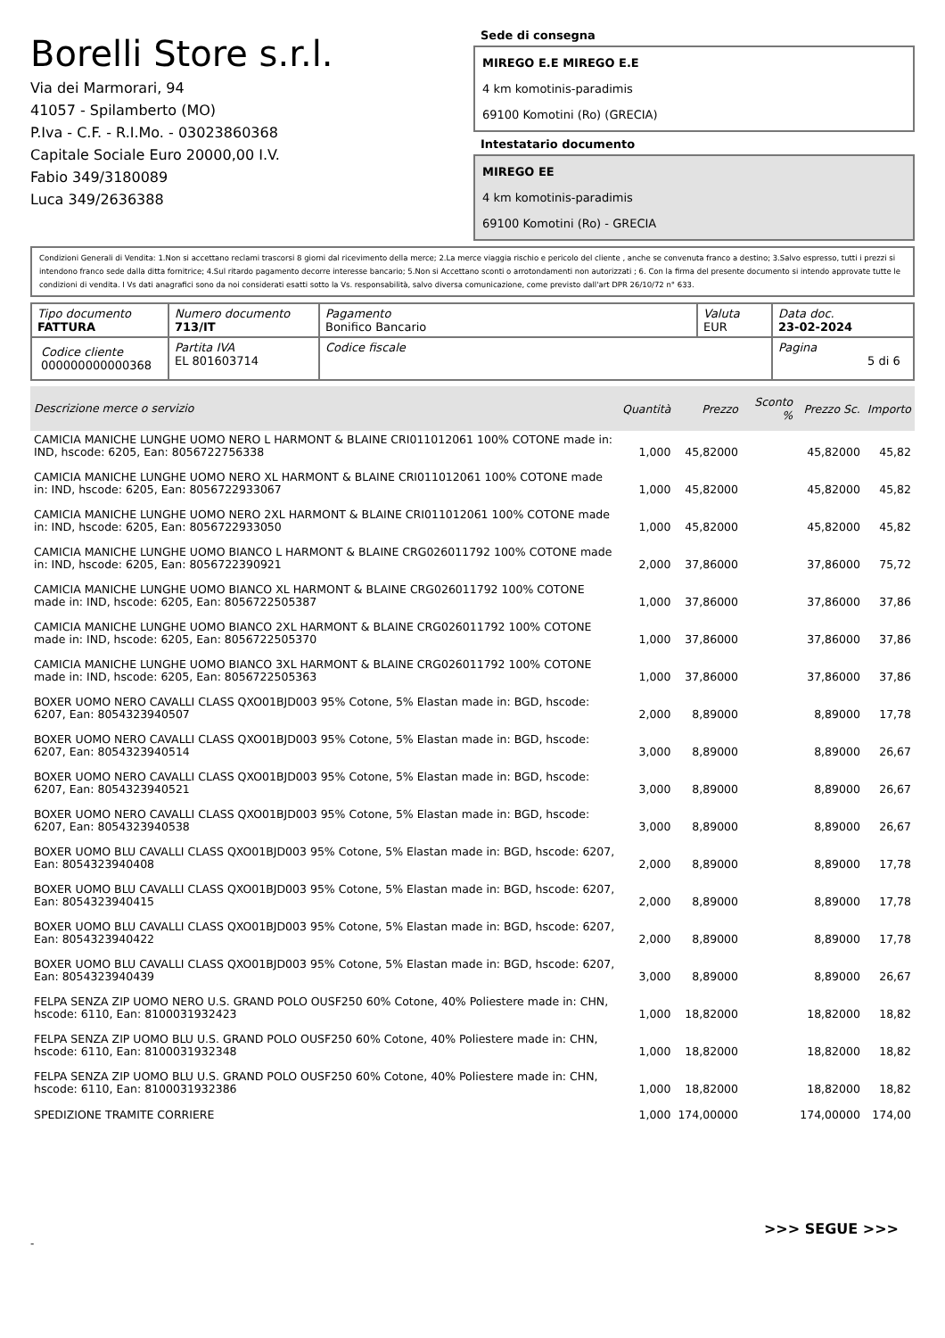Borelli Store s.r.l.
Via dei Marmorari, 94
41057 - Spilamberto (MO)
P.Iva - C.F. - R.I.Mo. - 03023860368
Capitale Sociale Euro 20000,00 I.V.
Fabio 349/3180089
Luca 349/2636388
Sede di consegna
MIREGO E.E MIREGO E.E
4 km komotinis-paradimis
69100 Komotini (Ro) (GRECIA)
Intestatario documento
MIREGO EE
4 km komotinis-paradimis
69100 Komotini (Ro) - GRECIA
Condizioni Generali di Vendita: 1.Non si accettano reclami trascorsi 8 giorni dal ricevimento della merce; 2.La merce viaggia rischio e pericolo del cliente , anche se convenuta franco a destino; 3.Salvo espresso, tutti i prezzi si intendono franco sede dalla ditta fornitrice; 4.Sul ritardo pagamento decorre interesse bancario; 5.Non si Accettano sconti o arrotondamenti non autorizzati ; 6. Con la firma del presente documento si intendo approvate tutte le condizioni di vendita. I Vs dati anagrafici sono da noi considerati esatti sotto la Vs. responsabilità, salvo diversa comunicazione, come previsto dall'art DPR 26/10/72 n° 633.
| Tipo documento FATTURA | Numero documento 713/IT | Pagamento Bonifico Bancario | Valuta EUR | Data doc. 23-02-2024 |
| Codice cliente 000000000000368 | Partita IVA EL 801603714 | Codice fiscale | | Pagina 5 di 6 |
| Descrizione merce o servizio | Quantità | Prezzo | Sconto % | Prezzo Sc. | Importo |
| --- | --- | --- | --- | --- | --- |
| CAMICIA MANICHE LUNGHE UOMO NERO L HARMONT & BLAINE CRI011012061 100% COTONE made in: IND, hscode: 6205, Ean: 8056722756338 | 1,000 | 45,82000 | | 45,82000 | 45,82 |
| CAMICIA MANICHE LUNGHE UOMO NERO XL HARMONT & BLAINE CRI011012061 100% COTONE made in: IND, hscode: 6205, Ean: 8056722933067 | 1,000 | 45,82000 | | 45,82000 | 45,82 |
| CAMICIA MANICHE LUNGHE UOMO NERO 2XL HARMONT & BLAINE CRI011012061 100% COTONE made in: IND, hscode: 6205, Ean: 8056722933050 | 1,000 | 45,82000 | | 45,82000 | 45,82 |
| CAMICIA MANICHE LUNGHE UOMO BIANCO L HARMONT & BLAINE CRG026011792 100% COTONE made in: IND, hscode: 6205, Ean: 8056722390921 | 2,000 | 37,86000 | | 37,86000 | 75,72 |
| CAMICIA MANICHE LUNGHE UOMO BIANCO XL HARMONT & BLAINE CRG026011792 100% COTONE made in: IND, hscode: 6205, Ean: 8056722505387 | 1,000 | 37,86000 | | 37,86000 | 37,86 |
| CAMICIA MANICHE LUNGHE UOMO BIANCO 2XL HARMONT & BLAINE CRG026011792 100% COTONE made in: IND, hscode: 6205, Ean: 8056722505370 | 1,000 | 37,86000 | | 37,86000 | 37,86 |
| CAMICIA MANICHE LUNGHE UOMO BIANCO 3XL HARMONT & BLAINE CRG026011792 100% COTONE made in: IND, hscode: 6205, Ean: 8056722505363 | 1,000 | 37,86000 | | 37,86000 | 37,86 |
| BOXER UOMO NERO CAVALLI CLASS QXO01BJD003 95% Cotone, 5% Elastan made in: BGD, hscode: 6207, Ean: 8054323940507 | 2,000 | 8,89000 | | 8,89000 | 17,78 |
| BOXER UOMO NERO CAVALLI CLASS QXO01BJD003 95% Cotone, 5% Elastan made in: BGD, hscode: 6207, Ean: 8054323940514 | 3,000 | 8,89000 | | 8,89000 | 26,67 |
| BOXER UOMO NERO CAVALLI CLASS QXO01BJD003 95% Cotone, 5% Elastan made in: BGD, hscode: 6207, Ean: 8054323940521 | 3,000 | 8,89000 | | 8,89000 | 26,67 |
| BOXER UOMO NERO CAVALLI CLASS QXO01BJD003 95% Cotone, 5% Elastan made in: BGD, hscode: 6207, Ean: 8054323940538 | 3,000 | 8,89000 | | 8,89000 | 26,67 |
| BOXER UOMO BLU CAVALLI CLASS QXO01BJD003 95% Cotone, 5% Elastan made in: BGD, hscode: 6207, Ean: 8054323940408 | 2,000 | 8,89000 | | 8,89000 | 17,78 |
| BOXER UOMO BLU CAVALLI CLASS QXO01BJD003 95% Cotone, 5% Elastan made in: BGD, hscode: 6207, Ean: 8054323940415 | 2,000 | 8,89000 | | 8,89000 | 17,78 |
| BOXER UOMO BLU CAVALLI CLASS QXO01BJD003 95% Cotone, 5% Elastan made in: BGD, hscode: 6207, Ean: 8054323940422 | 2,000 | 8,89000 | | 8,89000 | 17,78 |
| BOXER UOMO BLU CAVALLI CLASS QXO01BJD003 95% Cotone, 5% Elastan made in: BGD, hscode: 6207, Ean: 8054323940439 | 3,000 | 8,89000 | | 8,89000 | 26,67 |
| FELPA SENZA ZIP UOMO NERO U.S. GRAND POLO OUSF250 60% Cotone, 40% Poliestere made in: CHN, hscode: 6110, Ean: 8100031932423 | 1,000 | 18,82000 | | 18,82000 | 18,82 |
| FELPA SENZA ZIP UOMO BLU U.S. GRAND POLO OUSF250 60% Cotone, 40% Poliestere made in: CHN, hscode: 6110, Ean: 8100031932348 | 1,000 | 18,82000 | | 18,82000 | 18,82 |
| FELPA SENZA ZIP UOMO BLU U.S. GRAND POLO OUSF250 60% Cotone, 40% Poliestere made in: CHN, hscode: 6110, Ean: 8100031932386 | 1,000 | 18,82000 | | 18,82000 | 18,82 |
| SPEDIZIONE TRAMITE CORRIERE | 1,000 | 174,00000 | | 174,00000 | 174,00 |
>>> SEGUE >>>
-